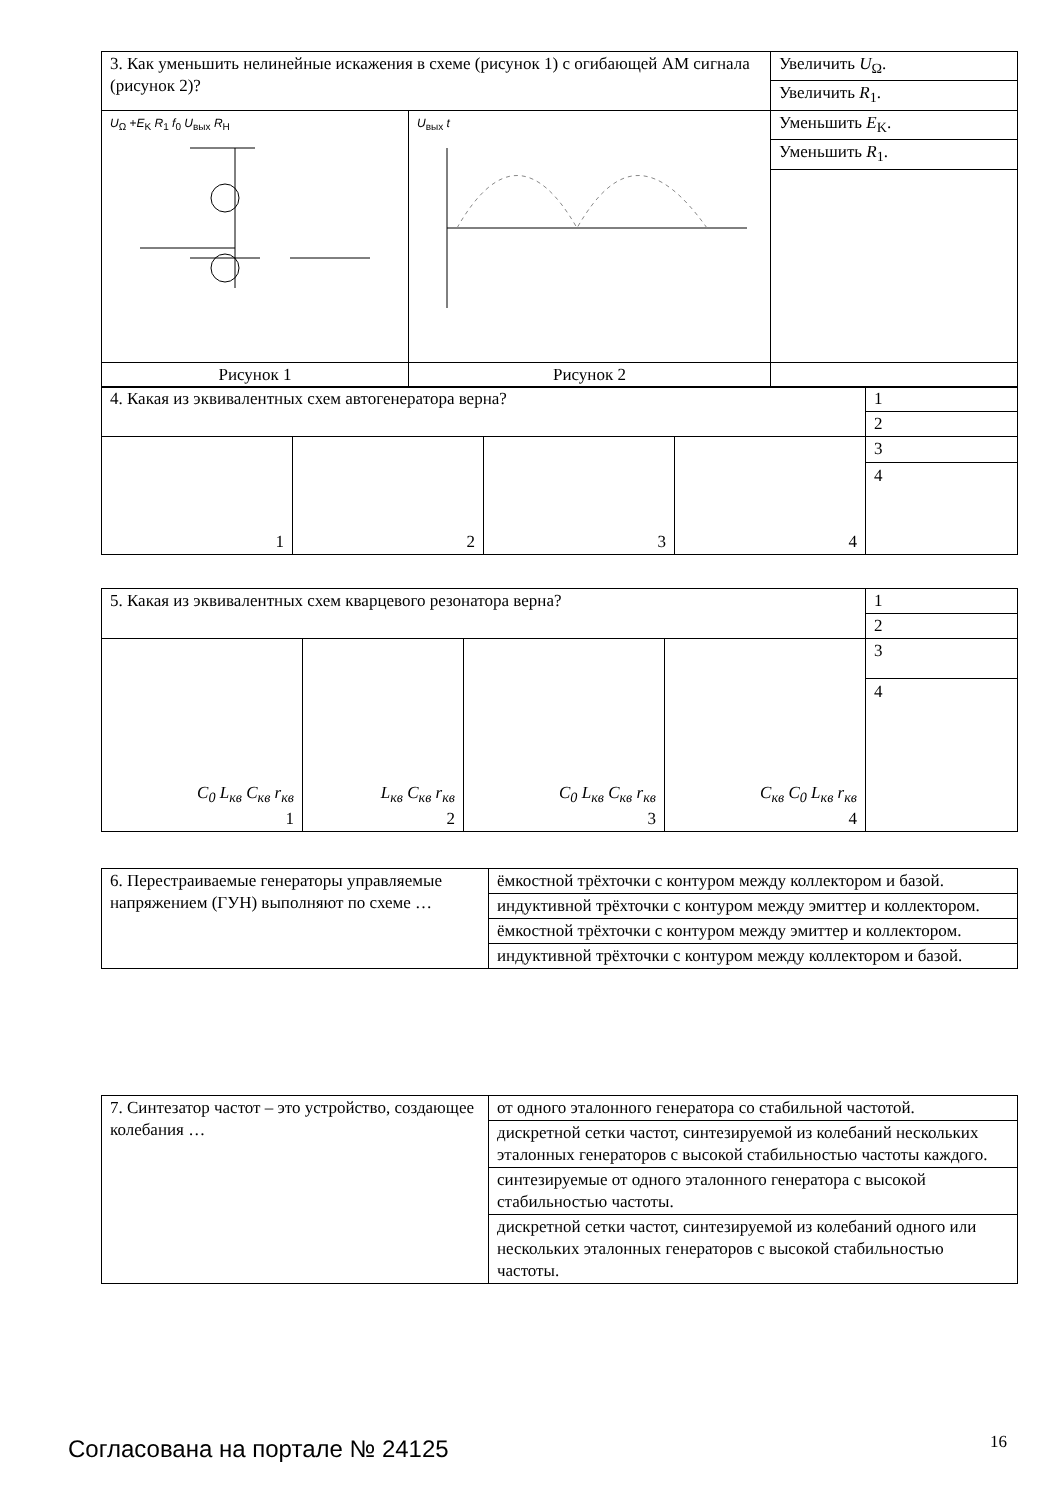| 3. Как уменьшить нелинейные искажения в схеме (рисунок 1) с огибающей АМ сигнала (рисунок 2)? | | Увеличить U<sub>Ω</sub>. |
| | | Увеличить R<sub>1</sub>. |
| U<sub>Ω</sub> + E<sub>K</sub> R<sub>1</sub> f<sub>0</sub> U<sub>вых</sub> R<sub>H</sub> | U<sub>вых</sub> t | Уменьшить E<sub>K</sub>. |
| | | Уменьшить R<sub>1</sub>. |
| Рисунок 1 | Рисунок 2 | |
| 4. Какая из эквивалентных схем автогенератора верна? | | | | 1 |
| | | | | 2 |
| 1 | 2 | 3 | 4 | 3 4 |
| 5. Какая из эквивалентных схем кварцевого резонатора верна? | | | | 1 |
| | | | | 2 |
| C<sub>0</sub> L<sub>кв</sub> C<sub>кв</sub> r<sub>кв</sub> 1 | L<sub>кв</sub> C<sub>кв</sub> r<sub>кв</sub> 2 | C<sub>0</sub> L<sub>кв</sub> C<sub>кв</sub> r<sub>кв</sub> 3 | C<sub>кв</sub> C<sub>0</sub> L<sub>кв</sub> r<sub>кв</sub> 4 | 3 4 |
| 6. Перестраиваемые генераторы управляемые напряжением (ГУН) выполняют по схеме … | ёмкостной трёхточки с контуром между коллектором и базой. |
| | индуктивной трёхточки с контуром между эмиттер и коллектором. |
| | ёмкостной трёхточки с контуром между эмиттер и коллектором. |
| | индуктивной трёхточки с контуром между коллектором и базой. |
| 7. Синтезатор частот – это устройство, создающее колебания … | от одного эталонного генератора со стабильной частотой. |
| | дискретной сетки частот, синтезируемой из колебаний нескольких эталонных генераторов с высокой стабильностью частоты каждого. |
| | синтезируемые от одного эталонного генератора с высокой стабильностью частоты. |
| | дискретной сетки частот, синтезируемой из колебаний одного или нескольких эталонных генераторов с высокой стабильностью частоты. |
Согласована на портале № 24125 16